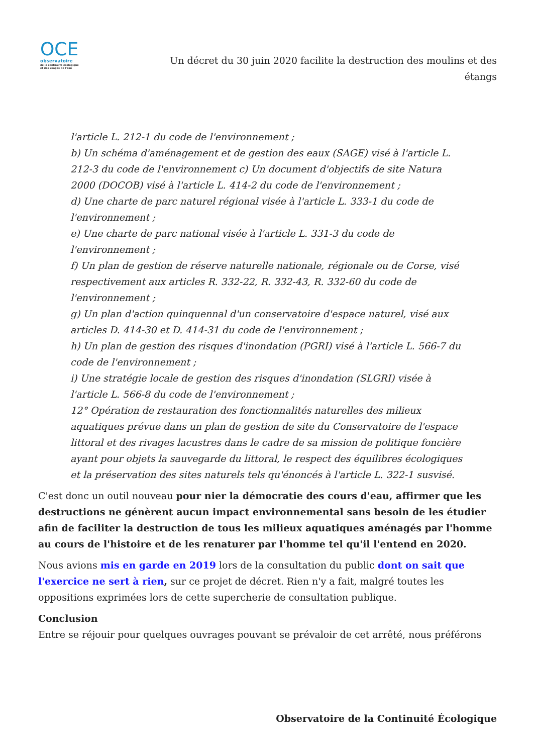OCE
observatoire
de la continuité écologique
et des usages de l'eau
Un décret du 30 juin 2020 facilite la destruction des moulins et des étangs
l'article L. 212-1 du code de l'environnement ;
b) Un schéma d'aménagement et de gestion des eaux (SAGE) visé à l'article L. 212-3 du code de l'environnement c) Un document d'objectifs de site Natura 2000 (DOCOB) visé à l'article L. 414-2 du code de l'environnement ;
d) Une charte de parc naturel régional visée à l'article L. 333-1 du code de l'environnement ;
e) Une charte de parc national visée à l'article L. 331-3 du code de l'environnement ;
f) Un plan de gestion de réserve naturelle nationale, régionale ou de Corse, visé respectivement aux articles R. 332-22, R. 332-43, R. 332-60 du code de l'environnement ;
g) Un plan d'action quinquennal d'un conservatoire d'espace naturel, visé aux articles D. 414-30 et D. 414-31 du code de l'environnement ;
h) Un plan de gestion des risques d'inondation (PGRI) visé à l'article L. 566-7 du code de l'environnement ;
i) Une stratégie locale de gestion des risques d'inondation (SLGRI) visée à l'article L. 566-8 du code de l'environnement ;
12° Opération de restauration des fonctionnalités naturelles des milieux aquatiques prévue dans un plan de gestion de site du Conservatoire de l'espace littoral et des rivages lacustres dans le cadre de sa mission de politique foncière ayant pour objets la sauvegarde du littoral, le respect des équilibres écologiques et la préservation des sites naturels tels qu'énoncés à l'article L. 322-1 susvisé.
C'est donc un outil nouveau pour nier la démocratie des cours d'eau, affirmer que les destructions ne génèrent aucun impact environnemental sans besoin de les étudier afin de faciliter la destruction de tous les milieux aquatiques aménagés par l'homme au cours de l'histoire et de les renaturer par l'homme tel qu'il l'entend en 2020.
Nous avions mis en garde en 2019 lors de la consultation du public dont on sait que l'exercice ne sert à rien, sur ce projet de décret. Rien n'y a fait, malgré toutes les oppositions exprimées lors de cette supercherie de consultation publique.
Conclusion
Entre se réjouir pour quelques ouvrages pouvant se prévaloir de cet arrêté, nous préférons
Observatoire de la Continuité Écologique